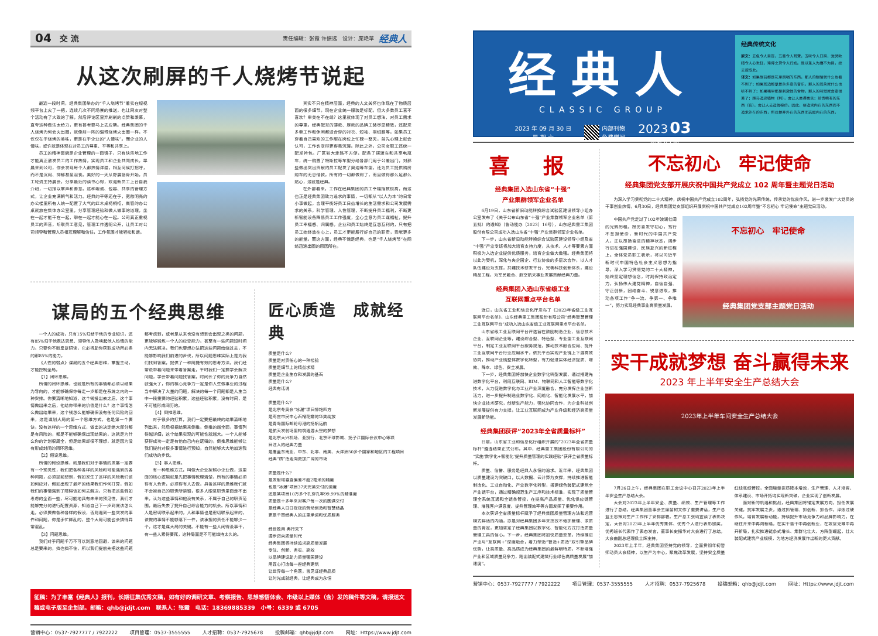04 交 流 责任编辑：张霞 许振远　设计：庞艳苹 经典人
从这次刷屏的千人烧烤节说起
最近一段时间，经典集团举办的“千人烧烤节”着实在短视频平台上火了一把，连续几次不同场景的推送，也让网友对整个活动有了大致的了解，然后评论区里弃刷刷的点赞和羡慕，直夸这种做法太给力，更有甚者要马上去应聘。经典集团的千人烧烤为何会火出圈，就像前一阵的淄博烧烤火出圈一样，不仅仅在于烧烤的美味，更是在于企业的“人情味”。而企业的人情味，或许就是体现在对员工的尊重、平等和共享上。
员工的精神面貌是企业管理的一面镜子，只有快乐地工作才能真正激发员工的工作热情，实现员工和企业共同成长。早晨来到公司，你会发现每个人都热情洋溢，相互问候打招呼，而不是沉闷、抑郁甚至沮丧。美好的一天从舒展筋骨开始，员工轮流主持晨会，分享最近的读书心得，欢迎新员工上台自我介绍，一切报以掌声和善意。这种坦诚、包容、共享的管理方式，让企业充满朝气和活力。经典的平等还在于，宽敞明亮的办公楼里所有人统一配置了大气的红木桌椅桐柜，高管的办公桌就放在集体办公室里，分享管理经验和做人做事的道理，坐在一起才能干在一起，聊在一起才能心在一起。公司真正重视员工的声音，听取员工意见，管理工作透明公开，让员工对公司领导和管理人员相互理解和信任，工作氛围才能轻松和谐。
其实不只在精神层面，经典的人文关怀也体现在了物质层面的很多细节。现在企业统一服装是标配，但大多数员工喜不喜欢？审美在不在线？这里就体现了对员工想法、对员工需求的尊重。经典配发的薄款、厚款的品牌工装尽显精致，还配发多套工作和休闲都适合穿的衬衣、短袖、羽绒服等。如果员工穿着自己喜欢的工作服在岗位上忙碌一整天，首先心理上就会认可，工作也变得更容易沉浸。除此之外，公司女职工还统一配发挎包。厂区较大走路不方便，配备了摆渡车和共享电瓶车，统一购置了特斯拉等车型分给各部门用于公差出门，对那些做出突出贡献的员工配发了奥迪等车型，还为员工提供购房购车的无息借款。所有的一切都做到了，而且做得那么足那么贴心，这就是经典。
在外部看来，工作在经典集团的员工幸福指数很高，而这也正是经典集团致力追求的事情，一切都从“以人为本”的日常小事做起，合理平衡好员工日益增长的生活需求和公司发展需求的关系，科学管理、人性管理，不断提升员工福利，不断更新智能设备降低员工工作强度，全心全意为员工谋福祉，提升员工幸福感、归属感。企业和员工始终是互惠互利的，只有把员工始终放在心上，员工才更能履行好自己的职责，贡献更多的能量。而这方面，经典不愧是经典，也是“千人烧烤节”在网络迅速出圈的原因所在。
谋局的五个经典思维
一个人的成功，只有15%归结于他的专业知识，还有85%归于他表达思想、领导他人及唤起他人热情的能力。只要你不断反复研读，它必将助你获取成功所必备的那85%的能力。
《人性的弱点》谋局的五个经典思维，掌握主动，才能控制全局。
【1】闭环思维。
所谓的闭环思维，也就是所有的事情都必须以结果为导向的，才能够确保你每走一步都是在系统之内的一种安排。你要清晰地知道，这个钱投出去之后，这个事情做出来之后，他给你带来的价值是什么？这个事情怎么做出结果来，这个钱怎么能够确保没有任何风险的回来，这是谋划大局的第一个思维方式，也是第一个要诀，没有这样的一个思维方式，做出的决定绝大部分都是有风险的，都是不能够确保出现结果的，这就是为什么你的计划很周全，但是结果却很不理想，就是因为没有形成封闭的闭环思维。
【2】假设思维。
所谓的假设思维，就是我们对于事情的发展一定要有一个预见性，我们把各种各样的风险和可能遇到的各种问题，必须提前想到，假如发生了这样的风险我们该如何应对，假如出现了最坏的结果我们作何打算，假如我们的事情遇到了障碍该如何去解决，只有把这些假如考虑的全面一些，尽可能地具有未来的预见性，我们才能够充分的进行配置资源，知道自己下一步到底该怎么走。必须要做各种各样的假设，否则遇到一些突发的事件和问题，你是手忙脚乱的，整个大局可能也会搞得异常混乱。
【3】问题思维。
我们对于问题千万不可以刻意地回避，该来的问题总是要来的，挡也挡不住，所以我们提前先把这些问题都考虑到，或者是从来也没有想到会出现之类的问题，更能够锻炼一个人的应变能力，甚至有一些问题短时间内无法解决，我们也要想办法把这些问题给绕过去，不能够影响我们前进的步伐，所以问题思维实际上是为我们找到答案，提供了一种简捷有效的思考方法。我们经常说带着问题来带着答案走，平时我们一定要学会解决问题，学会带着问题找答案，时间长了你的竞争力自然就强大了，你的核心竞争力一定是你人生做事业的过程当中解决了大量的问题，解决的每一个问题都是人生当中一段重要的经验积累，这些经验积累，没有时间，是不可能形成阅历的。
【4】倒推思维。
对于很多的打算，我们一定要把最终的结果清晰地列出来，然后根据结果来倒推，倒推的越全面，事情列得越详细，这个结果实现的可能性就越大。一个人能够获得成功一定是有他自己内在逻辑的，倒推思维能够让我们提前对很多事情进行预知，自然能够大大地加速我们成功的步伐。
【5】事人思维。
有一种思维方式，叫做大企业按照小企业做，这里面的核心逻辑就是先把事情梳理清楚，所有的事情必须得有人负责，必须得有人去做，具备这样的思维我们就不会被自己的职责所禁锢，很多人眼进职责里面走不出来，认为这些事情和他没有关系，不属于自己的职责范围，最后失去了提升自己综合能力的机会。所以事情和人是密切联系起来的，人和事情也是密切联系起来的，该做的事情不能够落下一件，该承担的责任不能够少一个，这才是谋大局的关键。不能有一些人闲得没事干，有一些人累得要死，这种局面是不可能维持太久的。
匠心质造　成就经典
质量是什么?
质量是对责任心的一种检验
质量是细节上的精益求精
质量是企业生存和发展的基石
质量是什么?
经典有话说
质量是什么?
是北京冬奥会“冰瀑”项目惊艳四方
是枣庄市民中心石榴花瓣的华美绽放
是青岛国际邮轮母港的扬帆远航
是航天发射场里构筑遨游太空的梦想
是北京大兴机场、亚投行、北京环球影城、扬子江国际会议中心等项
目注入的经典力量
是覆盖东南亚、中东、北非、南美、大洋洲50多个国家和地区的工程项目
经典“质”造走向更加广阔的市场
质量是什么?
是发射塔垂直偏差不超2毫米的精度
也是“冰瀑”项目37天完美交付的速度
还是某项目10万多个孔穿孔率99.99%的精准度
质量是十多年来对客户每一次的圆满交付
是经典人日日夜夜的劳动创造和智慧结晶
更是千百经典人的庄重承诺和优质服务
经世致用 典行天下
阔步迈向质量时代
经典集团将持续追求高质量发展
专注、创新、务实、高效
以品牌建设助力质量强国建设
用匠心打造每一座经典建筑
让世界每一个角落，皆见证经典品质
让时光成就经典，让经典成为永恒
征稿：为了丰富《经典人》报刊，长期征集优秀文稿，如有好的调研文章、考察报告、思想感悟体会、市级以上媒体（含）发的稿件等文稿，请报送文稿或电子版至企划部。邮箱：qhb@jdjt.com　联系人：张霞　电话：18369885339　小号：6339 或 6705
营销中心：0537-7927777 / 7922222 项目管理：0537-3555555 人才招聘：0537-7925678 投稿邮箱：qhb@jdjt.com 网址：Https://www.jdjt.com
经典人
CLASSIC GROUP
2023 年 09 月 30 日
星 期 六
内部刊物
免费赠阅
2023 03
总第 05 期
经典传统文化
原文：五色令人目盲，五音令人耳聋，五味令人口爽，驰骋畋猎令人心发狂，难得之货令人行妨。是以圣人为腹不为目，故去彼取此。
译文：如果眼前都是花里胡哨的东西，那人的眼睛就什么也看不到了；如果耳边都是复杂多变的音乐，那人的耳朵就什么也听不到了；如果嘴里都是刺激性的食物，那人的味觉就会变很差了；跑马追逐猎物（利），会让人患得患失；珍贵稀有的东西（名），会让人去造假模仿。因此，要追求内在的东西而不追求外在的东西，所以摒弃外在的东西而选取内在的东西。
喜 报
经典集团入选山东省“十强”
产业集群领军企业名单
6月19日，山东省新旧动能转换综合试验区建设领导小组办公室发布了《关于公布山东省“十强”产业集群领军企业名单（第五批）的通知》（鲁动能办〔2023〕16号），山东经典重工集团股份有限公司成功入选山东省“十强”产业集群领军企业名单。
下一步，山东省新旧动能转换综合试验区建设领导小组及省“十强”产业专班将加大培育支持力度，从技术、人才等要素方面积极为入选企业提供优质服务，培育企业做大做强。经典集团将以此为契机，深化与央企国企、行业协会的多层次合作，以人才队伍建设为支撑，共建技术研发平台，完善科技创新体系，建设精品工程，为军民融合、航空航天事业发展贡献经典力量。
经典集团入选山东省级工业
互联网重点平台名单
近日，山东省工业和信息化厅发布了《2023年省级工业互联网平台名单》，山东经典重工集团股份有限公司“经典智慧管理工业互联网平台”成功入选山东省级工业互联网重点平台名单。
山东省级工业互联网平台评选旨在鼓励制造企业、信息技术企业、互联网企业等，建设综合型、特色型、专业型工业互联网平台，制定工业互联网平台服务规范，推动技术融合应用、提升工业互联网平台行业应用水平，依托平台实现产业链上下游高效协同，推动产业链整体数字化转型，有力促进实体经济提质、增效、降本、绿色、安全发展。
下一步，经典集团将加快企业数字化转型发展，通过搭建先进数字化平台，利用互联网、BIM、物联网和人工智能等数字化技术，大力促进数字化与工业产业深度融合，充分发挥企业创新活力，进一步提升制造业数字化、网络化、智能化发展水平，加快企业技术研究，创新生产能力，强化协同合作，为企业科技创新发展提供有力支撑，让工业互联网成为产业升级和经济高质量发展新动能。
经典集团获评“2023年全省质量标杆”
日前，山东省工业和信息化厅组织开展的“2023年全省质量标杆”遴选结果正式公布。其中，经典重工集团股份有限公司的“实施‘数字化+智能化’提升质量管理的实践经验”获评全省质量标杆。
质量、信誉、服务是经典人永恒的追求。近年来，经典集团以质量建设为突破口，以大数据、云计算为支撑，持续推进智能制造化、工业自动化、产业数字化转型，搭建绿色装配式建筑全产业链平台，通过精确规范生产工序和技术标准，实现了质量管理全系统互通和全链条管控，在提高产品质量、优化供应链管理、增强客户满意度、提升管理效率等方面发挥了重要作用。
本次获评全省质量标杆赋予了经典集团质量管理方法和运营模式鲜活的内涵，亦是对经典集团多年来孜孜不倦抓管理、求质量的肯定，更加坚定了经典集团以数字化、智能化方式打造质量管理工具的信心。下一步，经典集团将加快质量变革，持续推进产业与“互联网+”深度融合，着力塑造“智造+质造”双引擎品牌优势，让高质量、高品质成为经典集团的最鲜明特质，不断增强产业和区域质量竞争力，跑出装配式建筑行业绿色高质量发展“加速度”。
不忘初心　牢记使命
经典集团党支部开展庆祝中国共产党成立 102 周年暨主题党日活动
为深入学习贯彻党的二十大精神，庆祝中国共产党成立102周年，弘扬党的光荣传统，传承党的优良作风，进一步激发广大党员的干事创业热情，6月30日，经典集团党支部组织开展庆祝中国共产党成立102周年暨“不忘初心 牢记使命”主题党日活动。
中国共产党走过了102年波澜壮阔的光辉历程。踔厉奋发守初心，笃行不怠担使命，新时代的中国共产党人，正以昂扬奋进的精神状态，阔步行进在强国建设、民族复兴的新征程上。全体党员职工表示，将以习近平新时代中国特色社会主义思想为指导，深入学习贯彻党的二十大精神，始终坚定理想信念，时刻保持政治定力，弘扬伟大建党精神，自信自强、守正创新，团结奋斗、锐意进取，推动各项工作“争一流、争第一、争唯一”，努力实现经典事业高质量发展。
不忘初心　牢记使命
经典集团党支部主题党日活动
实干成就梦想 奋斗赢得未来
2023 年上半年安全生产总结大会
2023年上半年车间安全生产总结大会
7月26日上午，经典集团在职工会议中心召开2023年上半年安全生产总结大会。
大会对2023年上半年安全、质量、绩效、生产管理等工作进行了总结，经典集团董事会主席苗树文作了重要讲话，生产总监王忠策对生产工作作了安排部署。生产总工张琦宣读了表彰决定，大会对2023年上半年优秀集体、优秀个人进行表彰颁奖，优秀班长代表作了表态发言，董事长史振华对大会进行了总结。大会由副总经理侯士辉主持。
2023年上半年，经典集团坚持党的领导，全面贯彻年初誓师动员大会精神，以生产为中心，聚焦改革发展，坚持安全质量红线底线管控，全面增量提质降本增效，生产管理、人才培育、体系建设、市场开拓均实现新突破，企业实现了创新发展。
面对新的机遇和挑战，经典集团将锚定发展方向，担任发展关键，抗牢发展之责，通过抓管理、抓创新、抓合作，淬炼过硬作风，培育发展新动能，持续提升市场竞争力和品牌影响力，在继往开来中再闯新路，在实干苦干中再创新业，在攻坚克难中再开新局，扎实推进链条式增长、集群化壮大、方阵型崛起，壮大装配式建筑产业规模，为地方经济发展作出新的更大贡献。
营销中心：0537-7927777 / 7922222 项目管理：0537-3555555 人才招聘：0537-7925678 投稿邮箱：qhb@jdjt.com 网址：Https://www.jdjt.com